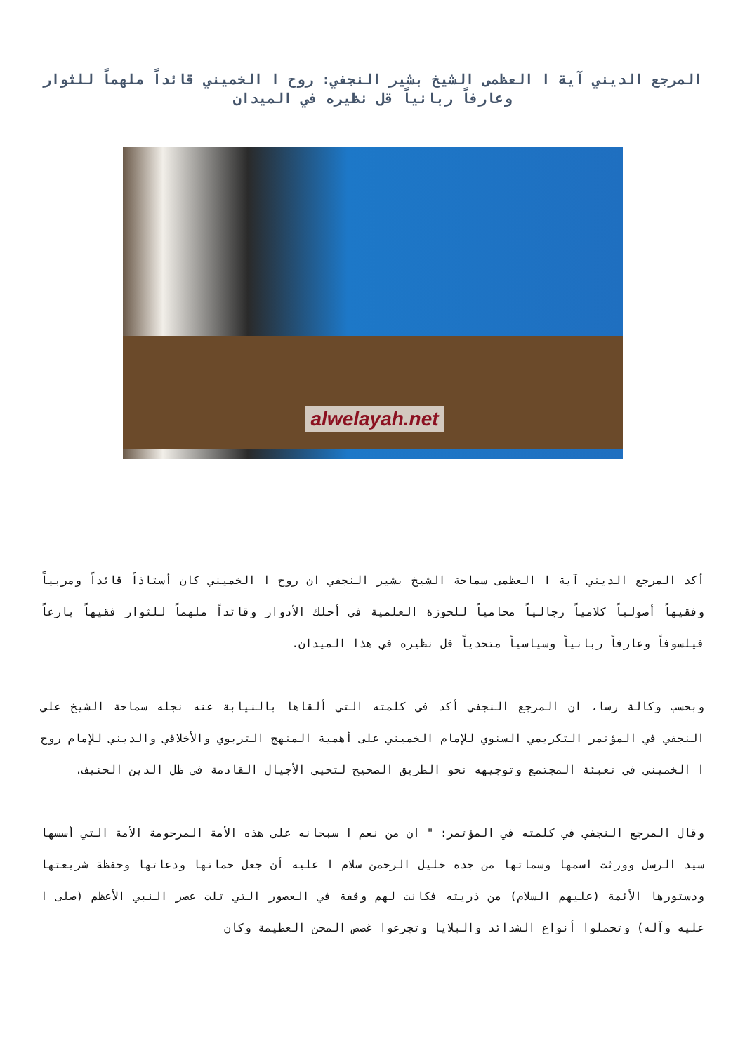المرجع الديني آية ا العظمى الشيخ بشير النجفي: روح ا الخميني قائداً ملهماً للثوار وعارفاً ربانياً قل نظيره في الميدان
alwelayah.net
أكد المرجع الديني آية ا العظمى سماحة الشيخ بشير النجفي ان روح ا الخميني كان أستاذاً قائداً ومربياً وفقيهاً أصولياً كلامياً رجالياً محامياً للحوزة العلمية في أحلك الأدوار وقائداً ملهماً للثوار فقيهاً بارعاً فيلسوفاً وعارفاً ربانياً وسياسياً متحدياً قل نظيره في هذا الميدان.
وبحسب وكالة رسا، ان المرجع النجفي أكد في كلمته التي ألقاها بالنيابة عنه نجله سماحة الشيخ علي النجفي في المؤتمر التكريمي السنوي للإمام الخميني على أهمية المنهج التربوي والأخلاقي والديني للإمام روح ا الخميني في تعبئة المجتمع وتوجيهه نحو الطريق الصحيح لتحيى الأجيال القادمة في ظل الدين الحنيف.
وقال المرجع النجفي في كلمته في المؤتمر: " ان من نعم ا سبحانه على هذه الأمة المرحومة الأمة التي أسسها سيد الرسل وورثت اسمها وسماتها من جده خليل الرحمن سلام ا عليه أن جعل حماتها ودعاتها وحفظة شريعتها ودستورها الأئمة (عليهم السلام) من ذريته فكانت لهم وقفة في العصور التي تلت عصر النبي الأعظم (صلى ا عليه وآله) وتحملوا أنواع الشدائد والبلايا وتجرعوا غصص المحن العظيمة وكان